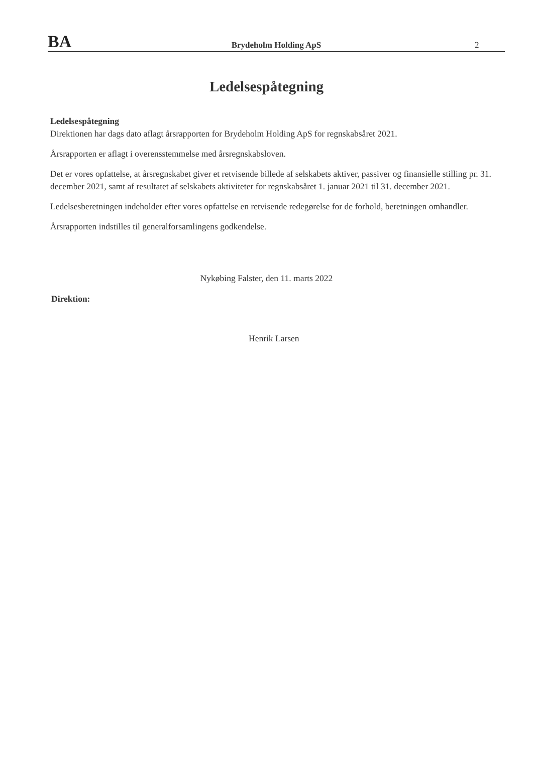BA
Brydeholm Holding ApS
2
Ledelsespåtegning
Ledelsespåtegning
Direktionen har dags dato aflagt årsrapporten for Brydeholm Holding ApS for regnskabsåret 2021.
Årsrapporten er aflagt i overensstemmelse med årsregnskabsloven.
Det er vores opfattelse, at årsregnskabet giver et retvisende billede af selskabets aktiver, passiver og finansielle stilling pr. 31. december 2021, samt af resultatet af selskabets aktiviteter for regnskabsåret 1. januar 2021 til 31. december 2021.
Ledelsesberetningen indeholder efter vores opfattelse en retvisende redegørelse for de forhold, beretningen omhandler.
Årsrapporten indstilles til generalforsamlingens godkendelse.
Nykøbing Falster, den 11. marts 2022
Direktion:
Henrik Larsen